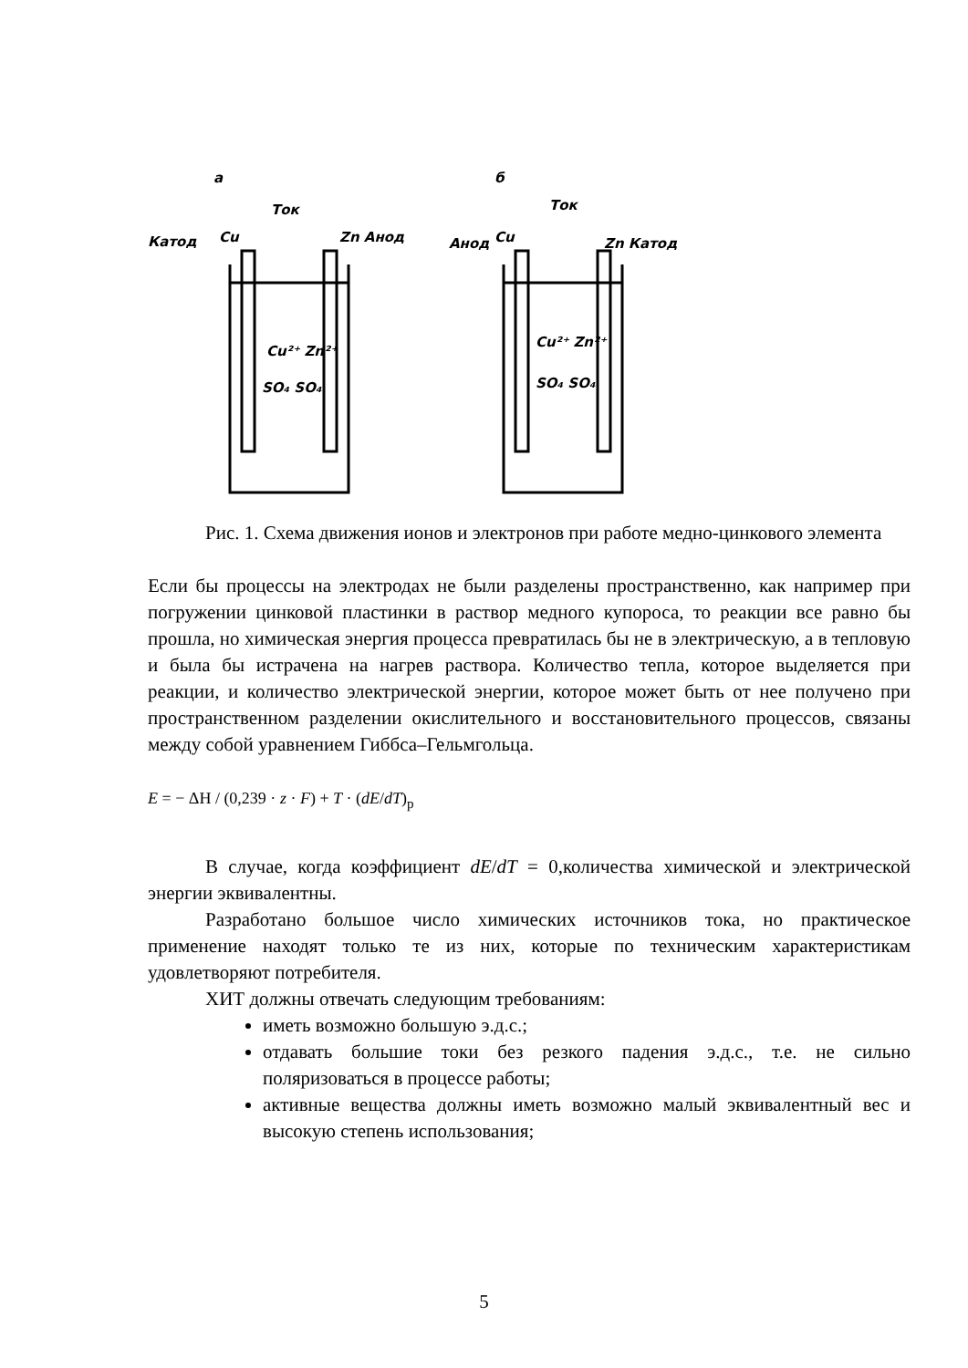а
б
Катод
Cu
Ток
Zn Анод
Анод
Cu
Ток
Zn Катод
Cu²⁺ Zn²⁺
SO₄ SO₄
Cu²⁺ Zn²⁺
SO₄ SO₄
Рис. 1. Схема движения ионов и электронов при работе медно-цинкового элемента
Если бы процессы на электродах не были разделены пространственно, как например при погружении цинковой пластинки в раствор медного купороса, то реакции все равно бы прошла, но химическая энергия процесса превратилась бы не в электрическую, а в тепловую и была бы истрачена на нагрев раствора. Количество тепла, которое выделяется при реакции, и количество электрической энергии, которое может быть от нее получено при пространственном разделении окислительного и восстановительного процессов, связаны между собой уравнением Гиббса–Гельмгольца.
E = − ΔH / (0,239 · z · F) + T · (dE/dT)<sub>p</sub>
В случае, когда коэффициент dE/dT = 0,количества химической и электрической энергии эквивалентны.
Разработано большое число химических источников тока, но практическое применение находят только те из них, которые по техническим характеристикам удовлетворяют потребителя.
ХИТ должны отвечать следующим требованиям:
иметь возможно большую э.д.с.;
отдавать большие токи без резкого падения э.д.с., т.е. не сильно поляризоваться в процессе работы;
активные вещества должны иметь возможно малый эквивалентный вес и высокую степень использования;
5